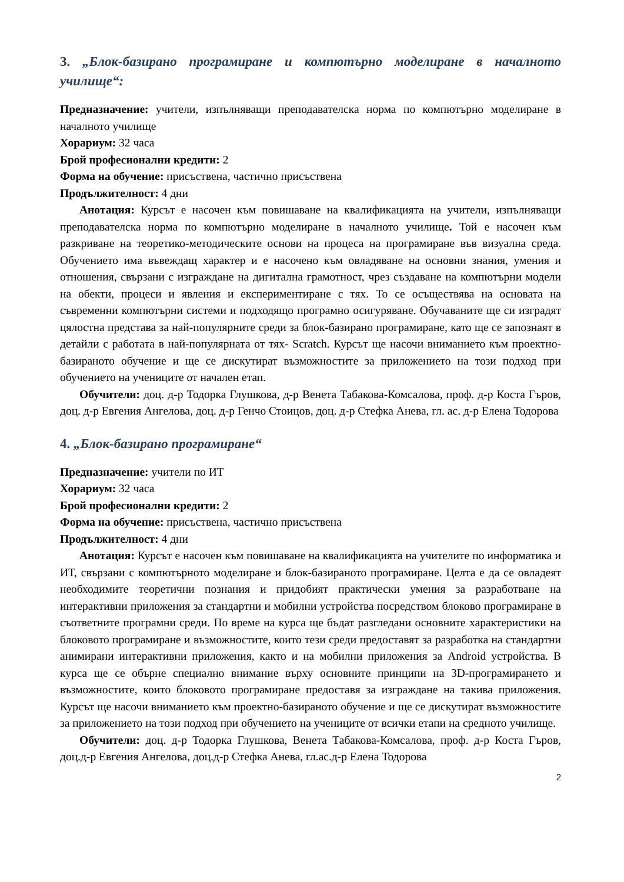3. „Блок-базирано програмиране и компютърно моделиране в началното училище“:
Предназначение: учители, изпълняващи преподавателска норма по компютърно моделиране в началното училище
Хорариум: 32 часа
Брой професионални кредити: 2
Форма на обучение: присъствена, частично присъствена
Продължителност: 4 дни
Анотация: Курсът е насочен към повишаване на квалификацията на учители, изпълняващи преподавателска норма по компютърно моделиране в началното училище. Той е насочен към разкриване на теоретико-методическите основи на процеса на програмиране във визуална среда. Обучението има въвеждащ характер и е насочено към овладяване на основни знания, умения и отношения, свързани с изграждане на дигитална грамотност, чрез създаване на компютърни модели на обекти, процеси и явления и експериментиране с тях. То се осъществява на основата на съвременни компютърни системи и подходящо програмно осигуряване. Обучаваните ще си изградят цялостна представа за най-популярните среди за блок-базирано програмиране, като ще се запознаят в детайли с работата в най-популярната от тях- Scratch. Курсът ще насочи вниманието към проектно-базираното обучение и ще се дискутират възможностите за приложението на този подход при обучението на учениците от начален етап.
Обучители: доц. д-р Тодорка Глушкова, д-р Венета Табакова-Комсалова, проф. д-р Коста Гъров, доц. д-р Евгения Ангелова, доц. д-р Генчо Стоицов, доц. д-р Стефка Анева, гл. ас. д-р Елена Тодорова
4. „Блок-базирано програмиране“
Предназначение: учители по ИТ
Хорариум: 32 часа
Брой професионални кредити: 2
Форма на обучение: присъствена, частично присъствена
Продължителност: 4 дни
Анотация: Курсът е насочен към повишаване на квалификацията на учителите по информатика и ИТ, свързани с компютърното моделиране и блок-базираното програмиране. Целта е да се овладеят необходимите теоретични познания и придобият практически умения за разработване на интерактивни приложения за стандартни и мобилни устройства посредством блоково програмиране в съответните програмни среди. По време на курса ще бъдат разгледани основните характеристики на блоковото програмиране и възможностите, които тези среди предоставят за разработка на стандартни анимирани интерактивни приложения, както и на мобилни приложения за Android устройства. В курса ще се обърне специално внимание върху основните принципи на 3D-програмирането и възможностите, които блоковото програмиране предоставя за изграждане на такива приложения. Курсът ще насочи вниманието към проектно-базираното обучение и ще се дискутират възможностите за приложението на този подход при обучението на учениците от всички етапи на средното училище.
Обучители: доц. д-р Тодорка Глушкова, Венета Табакова-Комсалова, проф. д-р Коста Гъров, доц.д-р Евгения Ангелова, доц.д-р Стефка Анева, гл.ас.д-р Елена Тодорова
2